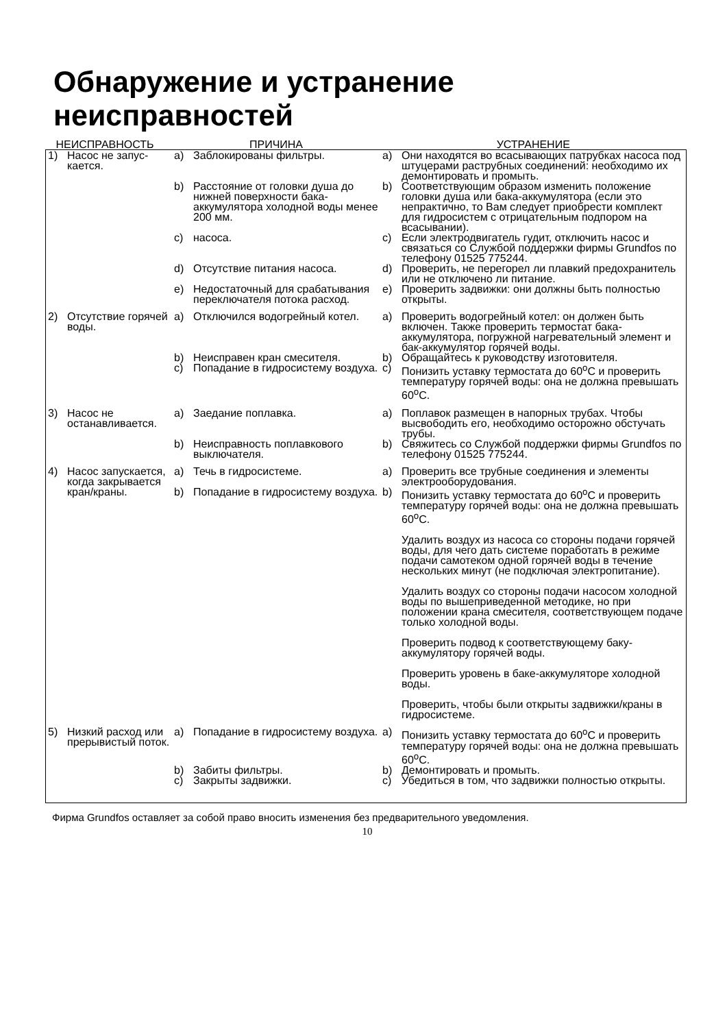Обнаружение и устранение неисправностей
| НЕИСПРАВНОСТЬ | | ПРИЧИНА | | УСТРАНЕНИЕ | |
| --- | --- | --- | --- | --- | --- |
| 1) | Насос не запус- кается. | a) | Заблокированы фильтры. | a) | Они находятся во всасывающих патрубках насоса под штуцерами раструбных соединений: необходимо их демонтировать и промыть. |
| | | b) | Расстояние от головки душа до нижней поверхности бака-аккумулятора холодной воды менее 200 мм. | b) | Соответствующим образом изменить положение головки душа или бака-аккумулятора (если это непрактично, то Вам следует приобрести комплект для гидросистем с отрицательным подпором на всасывании). |
| | | c) | насоса. | c) | Если электродвигатель гудит, отключить насос и связаться со Службой поддержки фирмы Grundfos по телефону 01525 775244. |
| | | d) | Отсутствие питания насоса. | d) | Проверить, не перегорел ли плавкий предохранитель или не отключено ли питание. |
| | | e) | Недостаточный для срабатывания переключателя потока расход. | e) | Проверить задвижки: они должны быть полностью открыты. |
| 2) | Отсутствие горячей воды. | a) | Отключился водогрейный котел. | a) | Проверить водогрейный котел: он должен быть включен. Также проверить термостат бака-аккумулятора, погружной нагревательный элемент и бак-аккумулятор горячей воды. |
| | | b) | Неисправен кран смесителя. | b) | Обращайтесь к руководству изготовителя. |
| | | c) | Попадание в гидросистему воздуха. | c) | Понизить уставку термостата до 60<sup>o</sup>C и проверить температуру горячей воды: она не должна превышать 60<sup>o</sup>C. |
| 3) | Насос не останавливается. | a) | Заедание поплавка. | a) | Поплавок размещен в напорных трубах. Чтобы высвободить его, необходимо осторожно обстучать трубы. |
| | | b) | Неисправность поплавкового выключателя. | b) | Свяжитесь со Службой поддержки фирмы Grundfos по телефону 01525 775244. |
| 4) | Насос запускается, когда закрывается кран/краны. | a) | Течь в гидросистеме. | a) | Проверить все трубные соединения и элементы электрооборудования. |
| | | b) | Попадание в гидросистему воздуха. | b) | Понизить уставку термостата до 60<sup>o</sup>C и проверить температуру горячей воды: она не должна превышать 60<sup>o</sup>C. Удалить воздух из насоса со стороны подачи горячей воды, для чего дать системе поработать в режиме подачи самотеком одной горячей воды в течение нескольких минут (не подключая электропитание). Удалить воздух со стороны подачи насосом холодной воды по вышеприведенной методике, но при положении крана смесителя, соответствующем подаче только холодной воды. Проверить подвод к соответствующему баку-аккумулятору горячей воды. Проверить уровень в баке-аккумуляторе холодной воды. Проверить, чтобы были открыты задвижки/краны в гидросистеме. |
| 5) | Низкий расход или прерывистый поток. | a) | Попадание в гидросистему воздуха. | a) | Понизить уставку термостата до 60<sup>o</sup>C и проверить температуру горячей воды: она не должна превышать 60<sup>o</sup>C. |
| | | b) | Забиты фильтры. | b) | Демонтировать и промыть. |
| | | c) | Закрыты задвижки. | c) | Убедиться в том, что задвижки полностью открыты. |
Фирма Grundfos оставляет за собой право вносить изменения без предварительного уведомления.
10